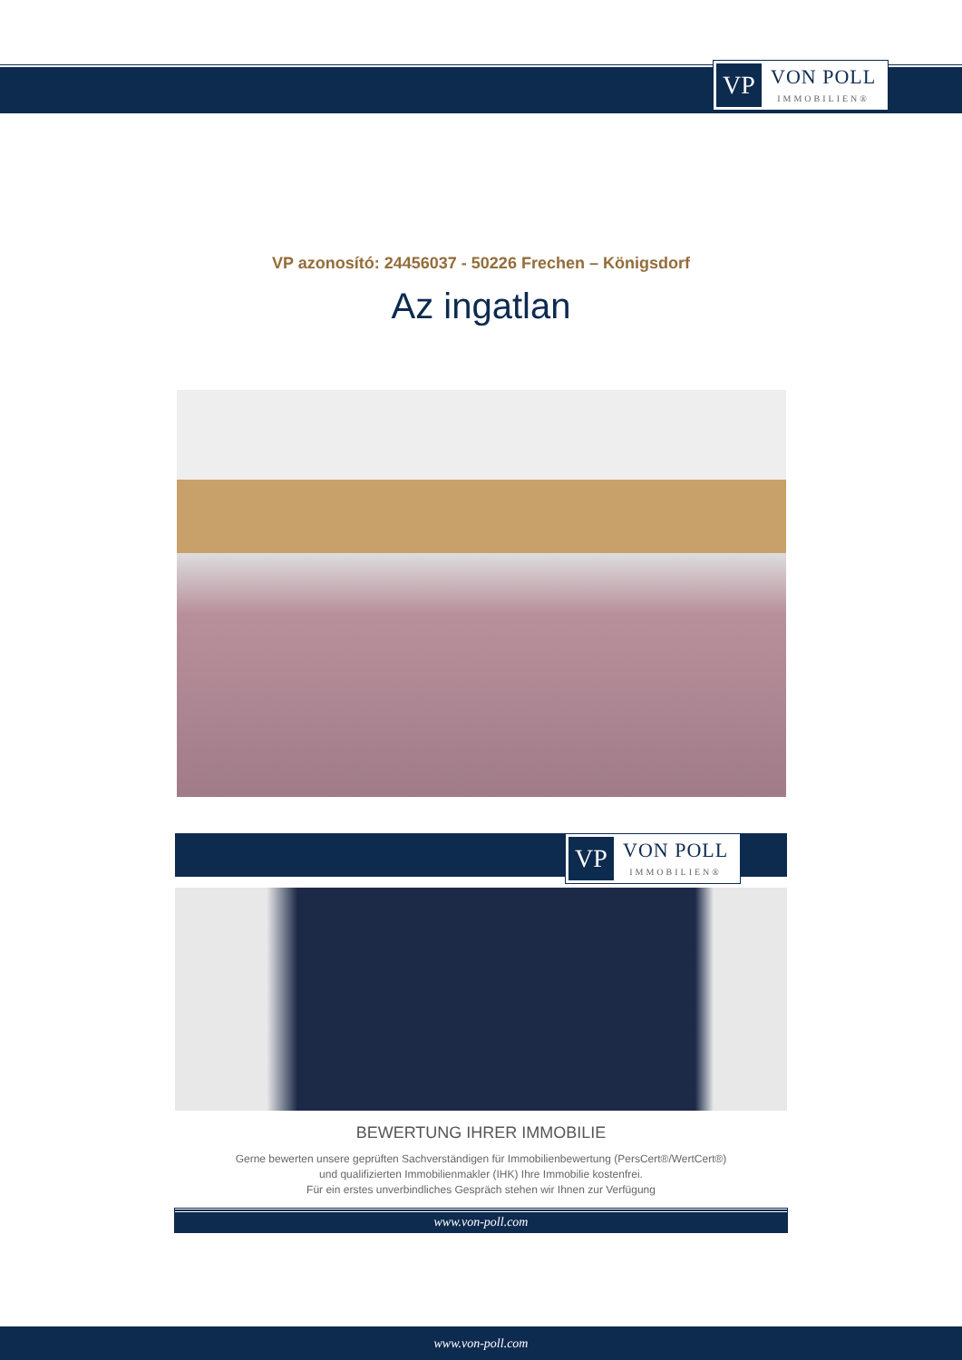VP
VON POLL
IMMOBILIEN®
VP azonosító: 24456037 - 50226 Frechen – Königsdorf
Az ingatlan
VP
VON POLL
IMMOBILIEN®
BEWERTUNG IHRER IMMOBILIE
Gerne bewerten unsere geprüften Sachverständigen für Immobilienbewertung (PersCert®/WertCert®)
und qualifizierten Immobilienmakler (IHK) Ihre Immobilie kostenfrei.
Für ein erstes unverbindliches Gespräch stehen wir Ihnen zur Verfügung
www.von-poll.com
www.von-poll.com